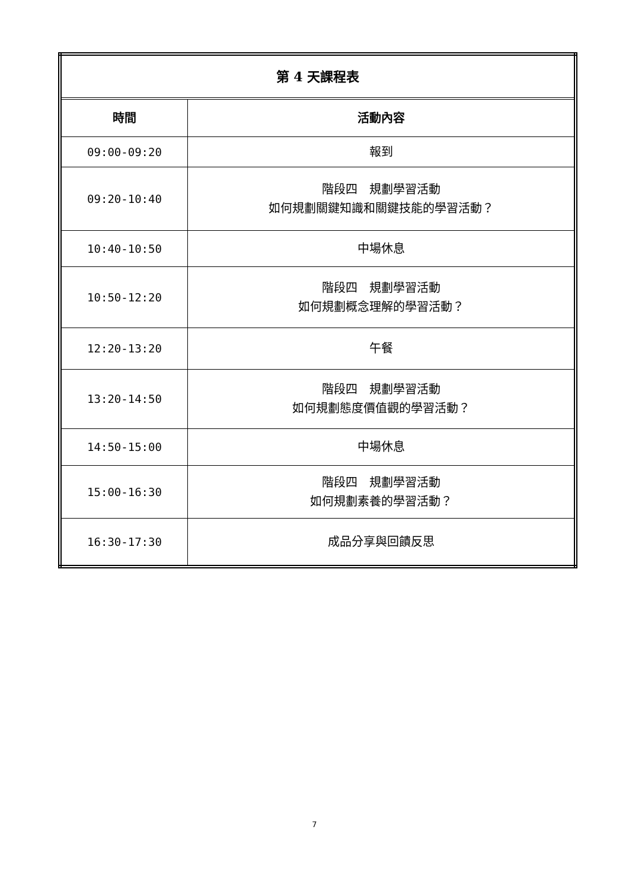| 第 4 天課程表 | |
| --- | --- |
| 時間 | 活動內容 |
| 09:00-09:20 | 報到 |
| 09:20-10:40 | 階段四 規劃學習活動 如何規劃關鍵知識和關鍵技能的學習活動？ |
| 10:40-10:50 | 中場休息 |
| 10:50-12:20 | 階段四 規劃學習活動 如何規劃概念理解的學習活動？ |
| 12:20-13:20 | 午餐 |
| 13:20-14:50 | 階段四 規劃學習活動 如何規劃態度價值觀的學習活動？ |
| 14:50-15:00 | 中場休息 |
| 15:00-16:30 | 階段四 規劃學習活動 如何規劃素養的學習活動？ |
| 16:30-17:30 | 成品分享與回饋反思 |
7